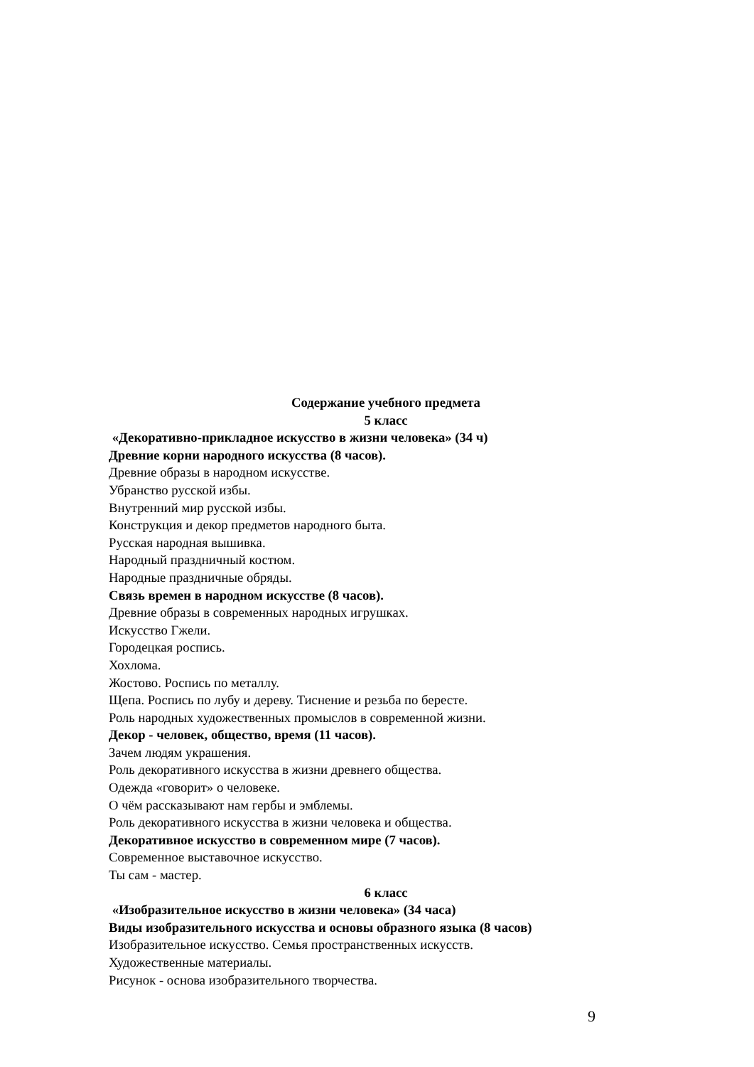Содержание учебного предмета
5 класс
«Декоративно-прикладное искусство в жизни человека» (34 ч)
Древние корни народного искусства (8 часов).
Древние образы в народном искусстве.
Убранство русской избы.
Внутренний мир русской избы.
Конструкция и декор предметов народного быта.
Русская народная вышивка.
Народный праздничный костюм.
Народные праздничные обряды.
Связь времен в народном искусстве (8 часов).
Древние образы в современных народных игрушках.
Искусство Гжели.
Городецкая роспись.
Хохлома.
Жостово. Роспись по металлу.
Щепа. Роспись по лубу и дереву. Тиснение и резьба по бересте.
Роль народных художественных промыслов в современной жизни.
Декор - человек, общество, время (11 часов).
Зачем людям украшения.
Роль декоративного искусства в жизни древнего общества.
Одежда «говорит» о человеке.
О чём рассказывают нам гербы и эмблемы.
Роль декоративного искусства в жизни человека и общества.
Декоративное искусство в современном мире (7 часов).
Современное выставочное искусство.
Ты сам - мастер.
6 класс
«Изобразительное искусство в жизни человека» (34 часа)
Виды изобразительного искусства и основы образного языка (8 часов)
Изобразительное искусство. Семья пространственных искусств.
Художественные материалы.
Рисунок - основа изобразительного творчества.
9